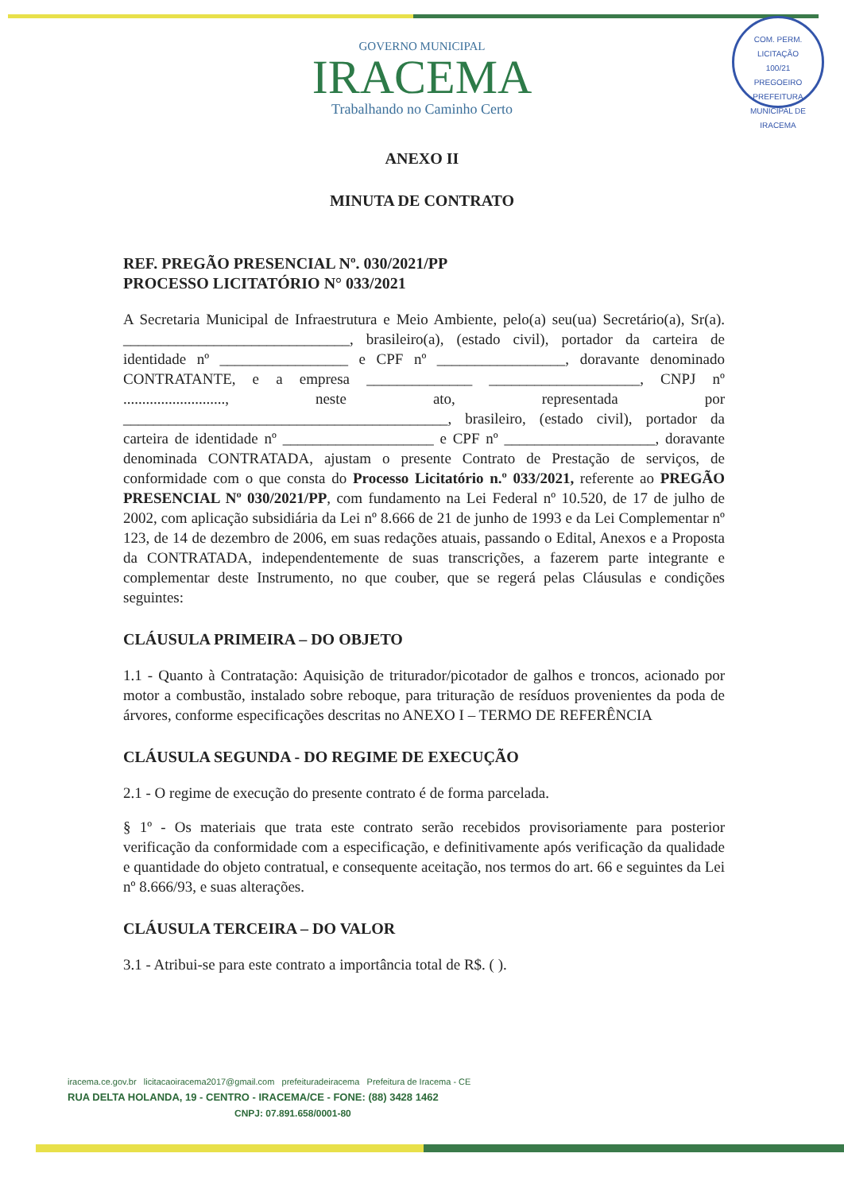COM. PERM. LICITAÇÃO
100/21
PREGOEIRO
PREFEITURA MUNICIPAL DE IRACEMA
GOVERNO MUNICIPAL
IRACEMA
Trabalhando no Caminho Certo
ANEXO II
MINUTA DE CONTRATO
REF. PREGÃO PRESENCIAL Nº. 030/2021/PP
PROCESSO LICITATÓRIO N° 033/2021
A Secretaria Municipal de Infraestrutura e Meio Ambiente, pelo(a) seu(ua) Secretário(a), Sr(a). ______________________________, brasileiro(a), (estado civil), portador da carteira de identidade nº _________________ e CPF nº _________________, doravante denominado CONTRATANTE, e a empresa ______________ ____________________, CNPJ nº ..........................., neste ato, representada por ___________________________________________, brasileiro, (estado civil), portador da carteira de identidade nº ____________________ e CPF nº ____________________, doravante denominada CONTRATADA, ajustam o presente Contrato de Prestação de serviços, de conformidade com o que consta do Processo Licitatório n.º 033/2021, referente ao PREGÃO PRESENCIAL Nº 030/2021/PP, com fundamento na Lei Federal nº 10.520, de 17 de julho de 2002, com aplicação subsidiária da Lei nº 8.666 de 21 de junho de 1993 e da Lei Complementar nº 123, de 14 de dezembro de 2006, em suas redações atuais, passando o Edital, Anexos e a Proposta da CONTRATADA, independentemente de suas transcrições, a fazerem parte integrante e complementar deste Instrumento, no que couber, que se regerá pelas Cláusulas e condições seguintes:
CLÁUSULA PRIMEIRA – DO OBJETO
1.1 - Quanto à Contratação: Aquisição de triturador/picotador de galhos e troncos, acionado por motor a combustão, instalado sobre reboque, para trituração de resíduos provenientes da poda de árvores, conforme especificações descritas no ANEXO I – TERMO DE REFERÊNCIA
CLÁUSULA SEGUNDA - DO REGIME DE EXECUÇÃO
2.1 - O regime de execução do presente contrato é de forma parcelada.
§ 1º - Os materiais que trata este contrato serão recebidos provisoriamente para posterior verificação da conformidade com a especificação, e definitivamente após verificação da qualidade e quantidade do objeto contratual, e consequente aceitação, nos termos do art. 66 e seguintes da Lei nº 8.666/93, e suas alterações.
CLÁUSULA TERCEIRA – DO VALOR
3.1 - Atribui-se para este contrato a importância total de R$. ( ).
iracema.ce.gov.br licitacaoiracema2017@gmail.com prefeituradeiracema Prefeitura de Iracema - CE
RUA DELTA HOLANDA, 19 - CENTRO - IRACEMA/CE - FONE: (88) 3428 1462
CNPJ: 07.891.658/0001-80